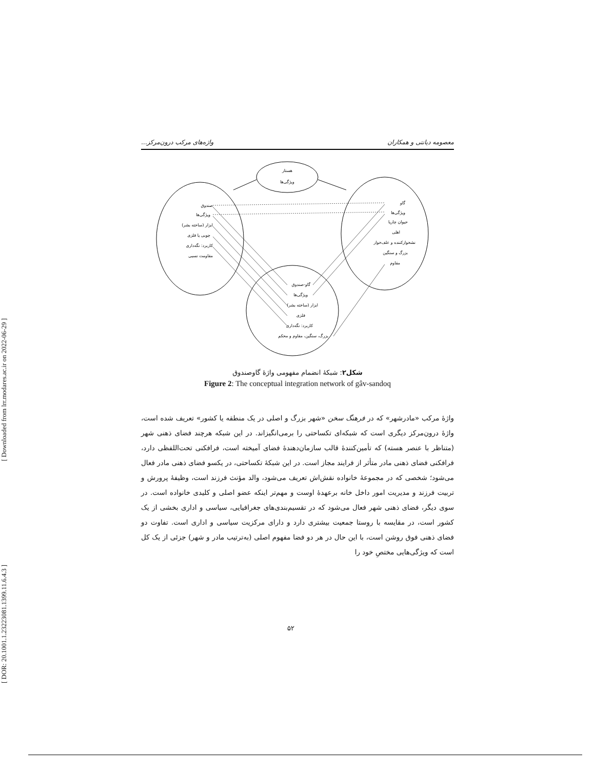[ Downloaded from lrr.modares.ac.ir on 2022-06-29 ]
[ DOR: 20.1001.1.23223081.1399.11.6.4.3 ]
معصومه دیانتی و همکاران واژه‌های مرکب درون‌مرکز...
هستار
ویژگی‌ها
صندوق
ویژگی‌ها
ابزار (ساخته بشر)
چوبی یا فلزی
کاربرد: نگه‌داری
مقاومت نسبی
گاو
ویژگی‌ها
حیوان چارپا
اهلی
نشخوارکننده و علف‌خوار
بزرگ و سنگین
مقاوم
گاو-صندوق
ویژگی‌ها
ابزار (ساخته بشر)
فلزی
کاربرد: نگه‌داری
بزرگ، سنگین، مقاوم و محکم
شکل۲: شبکهٔ انضمام مفهومی واژهٔ گاوصندوق
Figure 2: The conceptual integration network of gâv-sandoq
واژهٔ مرکب «مادرشهر» که در فرهنگ سخن «شهر بزرگ و اصلی در یک منطقه یا کشور» تعریف شده است، واژهٔ درون‌مرکز دیگری است که شبکه‌ای تکساحتی را برمی‌انگیزاند. در این شبکه هرچند فضای ذهنی شهر (متناظر با عنصر هسته) که تأمین‌کنندهٔ قالب سازمان‌دهندهٔ فضای آمیخته است، فرافکنی تحت‌اللفظی دارد، فرافکنی فضای ذهنی مادر متأثر از فرایند مجاز است. در این شبکهٔ تکساحتی، در یکسو فضای ذهنی مادر فعال می‌شود؛ شخصی که در مجموعهٔ خانواده نقش‌اش تعریف می‌شود، والد مؤنث فرزند است، وظیفهٔ پرورش و تربیت فرزند و مدیریت امور داخل خانه برعهدهٔ اوست و مهم‌تر اینکه عضو اصلی و کلیدی خانواده است. در سوی دیگر، فضای ذهنی شهر فعال می‌شود که در تقسیم‌بندی‌های جغرافیایی، سیاسی و اداری بخشی از یک کشور است، در مقایسه با روستا جمعیت بیشتری دارد و دارای مرکزیت سیاسی و اداری است. تفاوت دو فضای ذهنی فوق روشن است، با این حال در هر دو فضا مفهوم اصلی (به‌ترتیب مادر و شهر) جزئی از یک کل است که ویژگی‌هایی مختصِ خود را
۵۲